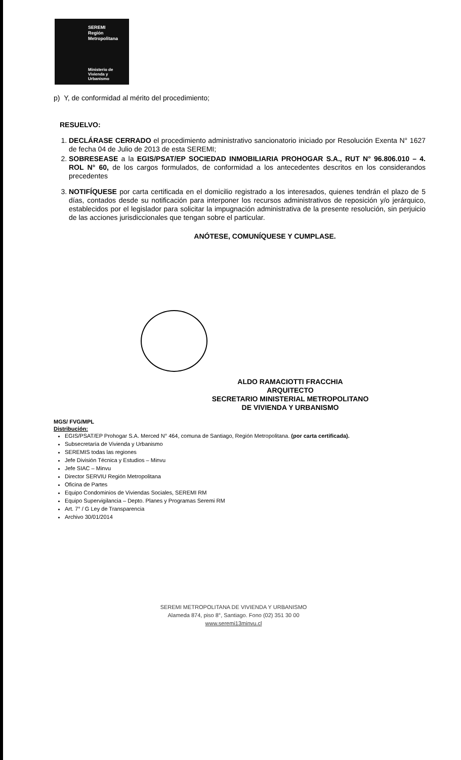SEREMI
Región Metropolitana
Ministerio de
Vivienda y
Urbanismo
p) Y, de conformidad al mérito del procedimiento;
RESUELVO:
1. DECLÁRASE CERRADO el procedimiento administrativo sancionatorio iniciado por Resolución Exenta N° 1627 de fecha 04 de Julio de 2013 de esta SEREMI;
2. SOBRESEASE a la EGIS/PSAT/EP SOCIEDAD INMOBILIARIA PROHOGAR S.A., RUT N° 96.806.010 – 4. ROL N° 60, de los cargos formulados, de conformidad a los antecedentes descritos en los considerandos precedentes
3. NOTIFÍQUESE por carta certificada en el domicilio registrado a los interesados, quienes tendrán el plazo de 5 días, contados desde su notificación para interponer los recursos administrativos de reposición y/o jerárquico, establecidos por el legislador para solicitar la impugnación administrativa de la presente resolución, sin perjuicio de las acciones jurisdiccionales que tengan sobre el particular.
ANÓTESE, COMUNÍQUESE Y CUMPLASE.
ALDO RAMACIOTTI FRACCHIA
ARQUITECTO
SECRETARIO MINISTERIAL METROPOLITANO
DE VIVIENDA Y URBANISMO
MGS/ FVG/MPL
Distribución:
EGIS/PSAT/EP Prohogar S.A. Merced N° 464, comuna de Santiago, Región Metropolitana. (por carta certificada).
Subsecretaría de Vivienda y Urbanismo
SEREMIS todas las regiones
Jefe División Técnica y Estudios – Minvu
Jefe SIAC – Minvu
Director SERVIU Región Metropolitana
Oficina de Partes
Equipo Condominios de Viviendas Sociales, SEREMI RM
Equipo Supervigilancia – Depto. Planes y Programas Seremi RM
Art. 7° / G Ley de Transparencia
Archivo 30/01/2014
SEREMI METROPOLITANA DE VIVIENDA Y URBANISMO
Alameda 874, piso 8°, Santiago. Fono (02) 351 30 00
www.seremi13minvu.cl